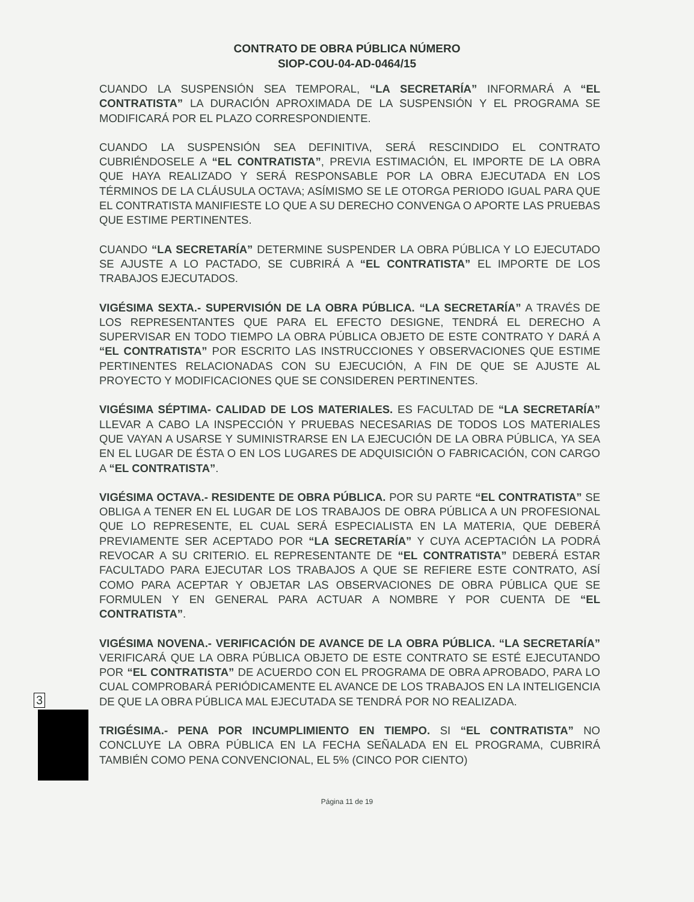CONTRATO DE OBRA PÚBLICA NÚMERO
SIOP-COU-04-AD-0464/15
CUANDO LA SUSPENSIÓN SEA TEMPORAL, “LA SECRETARÍA” INFORMARÁ A “EL CONTRATISTA” LA DURACIÓN APROXIMADA DE LA SUSPENSIÓN Y EL PROGRAMA SE MODIFICARÁ POR EL PLAZO CORRESPONDIENTE.
CUANDO LA SUSPENSIÓN SEA DEFINITIVA, SERÁ RESCINDIDO EL CONTRATO CUBRIÉNDOSELE A “EL CONTRATISTA”, PREVIA ESTIMACIÓN, EL IMPORTE DE LA OBRA QUE HAYA REALIZADO Y SERÁ RESPONSABLE POR LA OBRA EJECUTADA EN LOS TÉRMINOS DE LA CLÁUSULA OCTAVA; ASÍMISMO SE LE OTORGA PERIODO IGUAL PARA QUE EL CONTRATISTA MANIFIESTE LO QUE A SU DERECHO CONVENGA O APORTE LAS PRUEBAS QUE ESTIME PERTINENTES.
CUANDO “LA SECRETARÍA” DETERMINE SUSPENDER LA OBRA PÚBLICA Y LO EJECUTADO SE AJUSTE A LO PACTADO, SE CUBRIRÁ A “EL CONTRATISTA” EL IMPORTE DE LOS TRABAJOS EJECUTADOS.
VIGÉSIMA SEXTA.- SUPERVISIÓN DE LA OBRA PÚBLICA. “LA SECRETARÍA” A TRAVÉS DE LOS REPRESENTANTES QUE PARA EL EFECTO DESIGNE, TENDRÁ EL DERECHO A SUPERVISAR EN TODO TIEMPO LA OBRA PÚBLICA OBJETO DE ESTE CONTRATO Y DARÁ A “EL CONTRATISTA” POR ESCRITO LAS INSTRUCCIONES Y OBSERVACIONES QUE ESTIME PERTINENTES RELACIONADAS CON SU EJECUCIÓN, A FIN DE QUE SE AJUSTE AL PROYECTO Y MODIFICACIONES QUE SE CONSIDEREN PERTINENTES.
VIGÉSIMA SÉPTIMA- CALIDAD DE LOS MATERIALES. ES FACULTAD DE “LA SECRETARÍA” LLEVAR A CABO LA INSPECCIÓN Y PRUEBAS NECESARIAS DE TODOS LOS MATERIALES QUE VAYAN A USARSE Y SUMINISTRARSE EN LA EJECUCIÓN DE LA OBRA PÚBLICA, YA SEA EN EL LUGAR DE ÉSTA O EN LOS LUGARES DE ADQUISICIÓN O FABRICACIÓN, CON CARGO A “EL CONTRATISTA”.
VIGÉSIMA OCTAVA.- RESIDENTE DE OBRA PÚBLICA. POR SU PARTE “EL CONTRATISTA” SE OBLIGA A TENER EN EL LUGAR DE LOS TRABAJOS DE OBRA PÚBLICA A UN PROFESIONAL QUE LO REPRESENTE, EL CUAL SERÁ ESPECIALISTA EN LA MATERIA, QUE DEBERÁ PREVIAMENTE SER ACEPTADO POR “LA SECRETARÍA” Y CUYA ACEPTACIÓN LA PODRÁ REVOCAR A SU CRITERIO. EL REPRESENTANTE DE “EL CONTRATISTA” DEBERÁ ESTAR FACULTADO PARA EJECUTAR LOS TRABAJOS A QUE SE REFIERE ESTE CONTRATO, ASÍ COMO PARA ACEPTAR Y OBJETAR LAS OBSERVACIONES DE OBRA PÚBLICA QUE SE FORMULEN Y EN GENERAL PARA ACTUAR A NOMBRE Y POR CUENTA DE “EL CONTRATISTA”.
VIGÉSIMA NOVENA.- VERIFICACIÓN DE AVANCE DE LA OBRA PÚBLICA. “LA SECRETARÍA” VERIFICARÁ QUE LA OBRA PÚBLICA OBJETO DE ESTE CONTRATO SE ESTÉ EJECUTANDO POR “EL CONTRATISTA” DE ACUERDO CON EL PROGRAMA DE OBRA APROBADO, PARA LO CUAL COMPROBARÁ PERIÓDICAMENTE EL AVANCE DE LOS TRABAJOS EN LA INTELIGENCIA DE QUE LA OBRA PÚBLICA MAL EJECUTADA SE TENDRÁ POR NO REALIZADA.
TRIGÉSIMA.- PENA POR INCUMPLIMIENTO EN TIEMPO. SI “EL CONTRATISTA” NO CONCLUYE LA OBRA PÚBLICA EN LA FECHA SEÑALADA EN EL PROGRAMA, CUBRIRÁ TAMBIÉN COMO PENA CONVENCIONAL, EL 5% (CINCO POR CIENTO)
Página 11 de 19
3